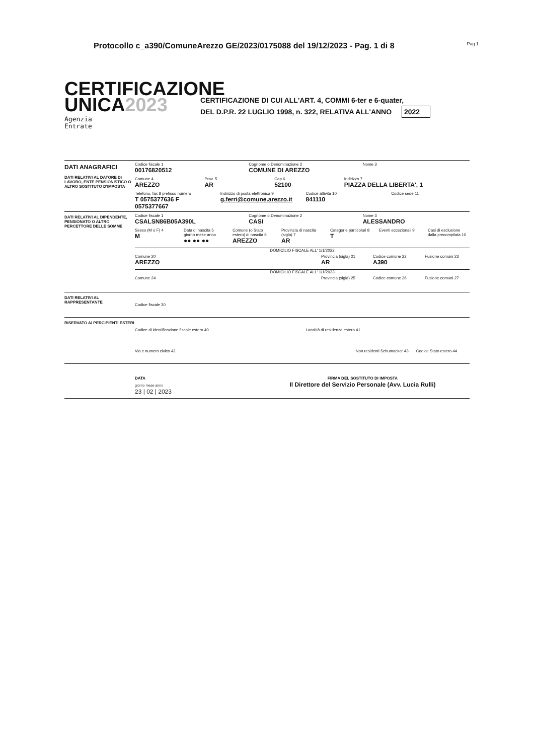Protocollo c_a390/ComuneArezzo GE/2023/0175088 del 19/12/2023 - Pag. 1 di 8 Pag 1
CERTIFICAZIONE
UNICA2023
Agenzia
Entrate
CERTIFICAZIONE DI CUI ALL'ART. 4, COMMI 6-ter e 6-quater,
DEL D.P.R. 22 LUGLIO 1998, n. 322, RELATIVA ALL'ANNO 2022
DATI ANAGRAFICI
DATI RELATIVI AL DATORE DI LAVORO, ENTE PENSIONISTICO O ALTRO SOSTITUTO D'IMPOSTA
Codice fiscale 1
00176820512
Cognome o Denominazione 2
COMUNE DI AREZZO
Nome 3
Comune 4
AREZZO
Prov. 5
AR
Cap 6
52100
Indirizzo 7
PIAZZA DELLA LIBERTA', 1
Telefono, fax 8 prefisso numero
T 0575377636 F 0575377667
Indirizzo di posta elettronica 9
g.ferri@comune.arezzo.it
Codice attività 10
841110
Codice sede 11
DATI RELATIVI AL DIPENDENTE, PENSIONATO O ALTRO PERCETTORE DELLE SOMME
Codice fiscale 1
CSALSN86B05A390L
Cognome o Denominazione 2
CASI
Nome 3
ALESSANDRO
Sesso (M o F) 4
M
Data di nascita 5 giorno mese anno
●● ●● ●●
Comune (o Stato estero) di nascita 6
AREZZO
Provincia di nascita (sigla) 7
AR
Categorie particolari 8
T
Eventi eccezionali 9 Casi di esclusione dalla precompilata 10
DOMICILIO FISCALE ALL' 1/1/2022
Comune 20
AREZZO
Provincia (sigla) 21
AR
Codice comune 22
A390
Fusione comuni 23
DOMICILIO FISCALE ALL' 1/1/2023
Comune 24 Provincia (sigla) 25 Codice comune 26 Fusione comuni 27
DATI RELATIVI AL RAPPRESENTANTE
Codice fiscale 30
RISERVATO AI PERCIPIENTI ESTERI
Codice di identificazione fiscale estero 40
Località di residenza estera 41
Via e numero civico 42 Non residenti Schumacker 43 Codice Stato estero 44
DATA
giorno mese anno
23 | 02 | 2023
FIRMA DEL SOSTITUTO DI IMPOSTA
Il Direttore del Servizio Personale (Avv. Lucia Rulli)